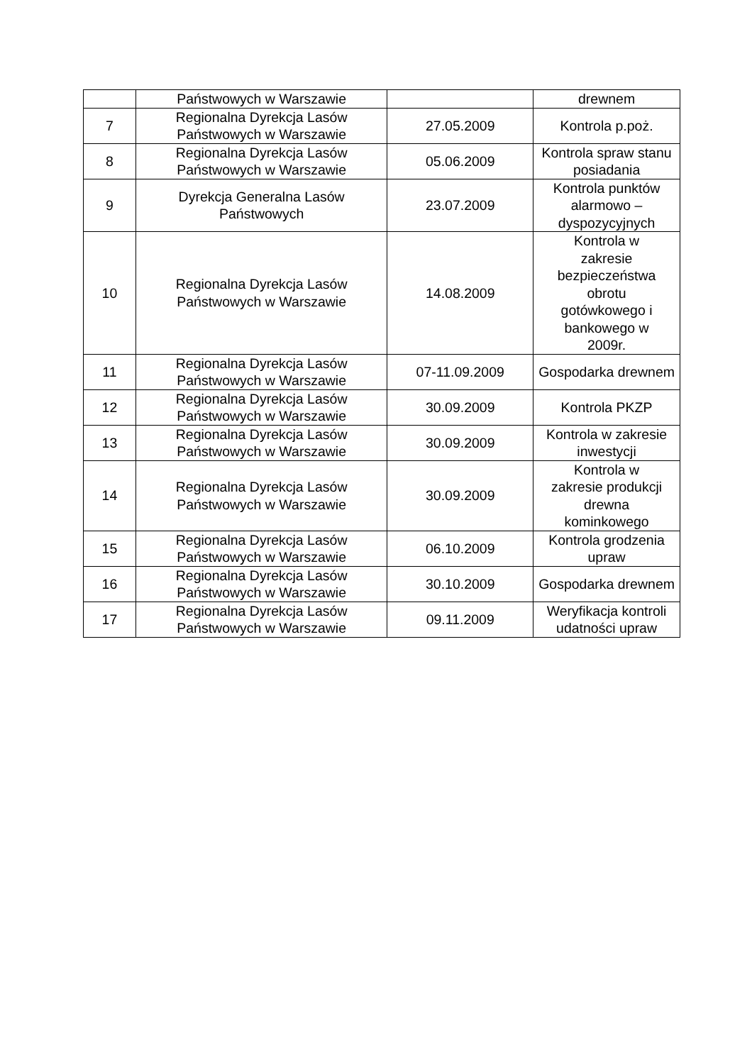| | Państwowych w Warszawie | | drewnem |
| 7 | Regionalna Dyrekcja Lasów Państwowych w Warszawie | 27.05.2009 | Kontrola p.poż. |
| 8 | Regionalna Dyrekcja Lasów Państwowych w Warszawie | 05.06.2009 | Kontrola spraw stanu posiadania |
| 9 | Dyrekcja Generalna Lasów Państwowych | 23.07.2009 | Kontrola punktów alarmowo – dyspozycyjnych |
| 10 | Regionalna Dyrekcja Lasów Państwowych w Warszawie | 14.08.2009 | Kontrola w zakresie bezpieczeństwa obrotu gotówkowego i bankowego w 2009r. |
| 11 | Regionalna Dyrekcja Lasów Państwowych w Warszawie | 07-11.09.2009 | Gospodarka drewnem |
| 12 | Regionalna Dyrekcja Lasów Państwowych w Warszawie | 30.09.2009 | Kontrola PKZP |
| 13 | Regionalna Dyrekcja Lasów Państwowych w Warszawie | 30.09.2009 | Kontrola w zakresie inwestycji |
| 14 | Regionalna Dyrekcja Lasów Państwowych w Warszawie | 30.09.2009 | Kontrola w zakresie produkcji drewna kominkowego |
| 15 | Regionalna Dyrekcja Lasów Państwowych w Warszawie | 06.10.2009 | Kontrola grodzenia upraw |
| 16 | Regionalna Dyrekcja Lasów Państwowych w Warszawie | 30.10.2009 | Gospodarka drewnem |
| 17 | Regionalna Dyrekcja Lasów Państwowych w Warszawie | 09.11.2009 | Weryfikacja kontroli udatności upraw |